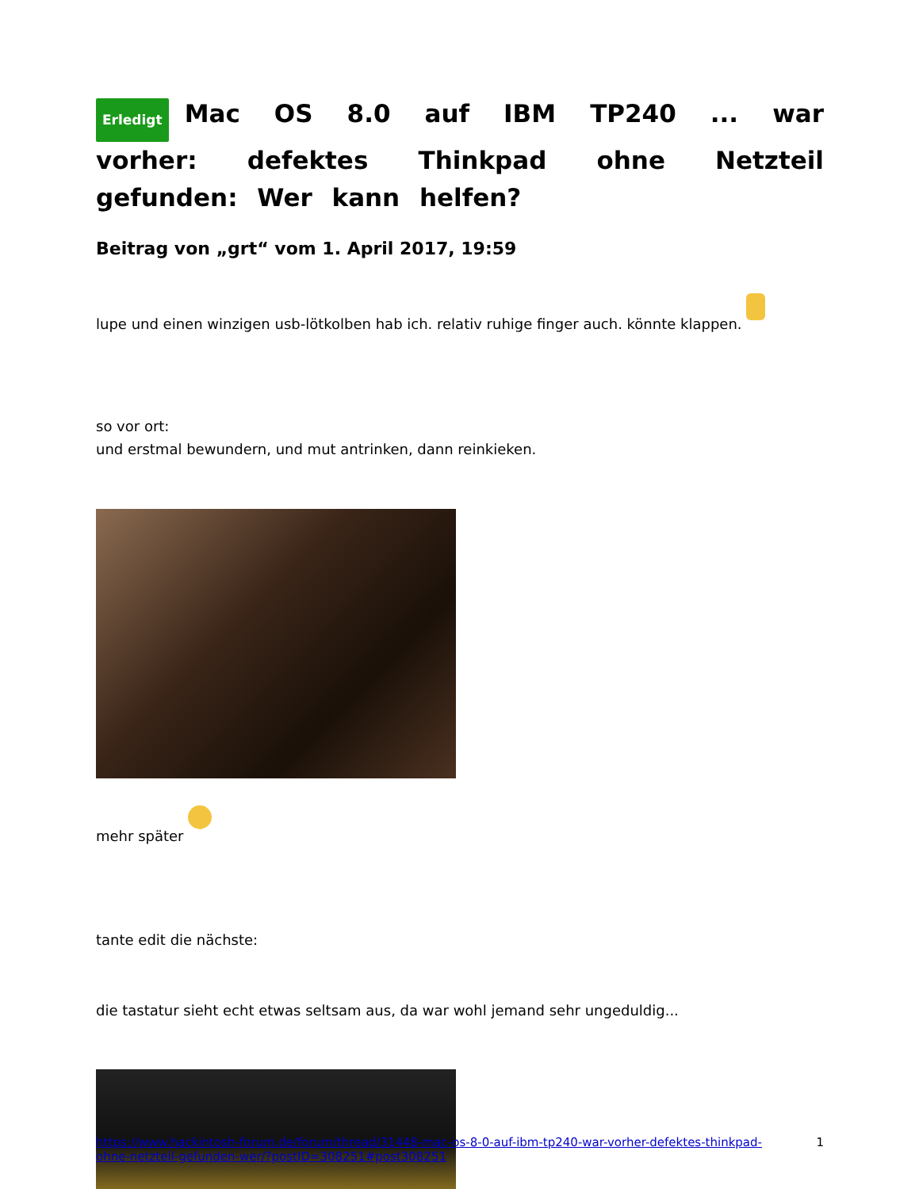Erledigt Mac OS 8.0 auf IBM TP240 ... war vorher: defektes Thinkpad ohne Netzteil gefunden: Wer kann helfen?
Beitrag von „grt“ vom 1. April 2017, 19:59
lupe und einen winzigen usb-lötkolben hab ich. relativ ruhige finger auch. könnte klappen.
so vor ort:
und erstmal bewundern, und mut antrinken, dann reinkieken.
mehr später
tante edit die nächste:
die tastatur sieht echt etwas seltsam aus, da war wohl jemand sehr ungeduldig...
https://www.hackintosh-forum.de/forum/thread/31448-mac-os-8-0-auf-ibm-tp240-war-vorher-defektes-thinkpad-ohne-netzteil-gefunden-wer/?postID=308251#post308251 1